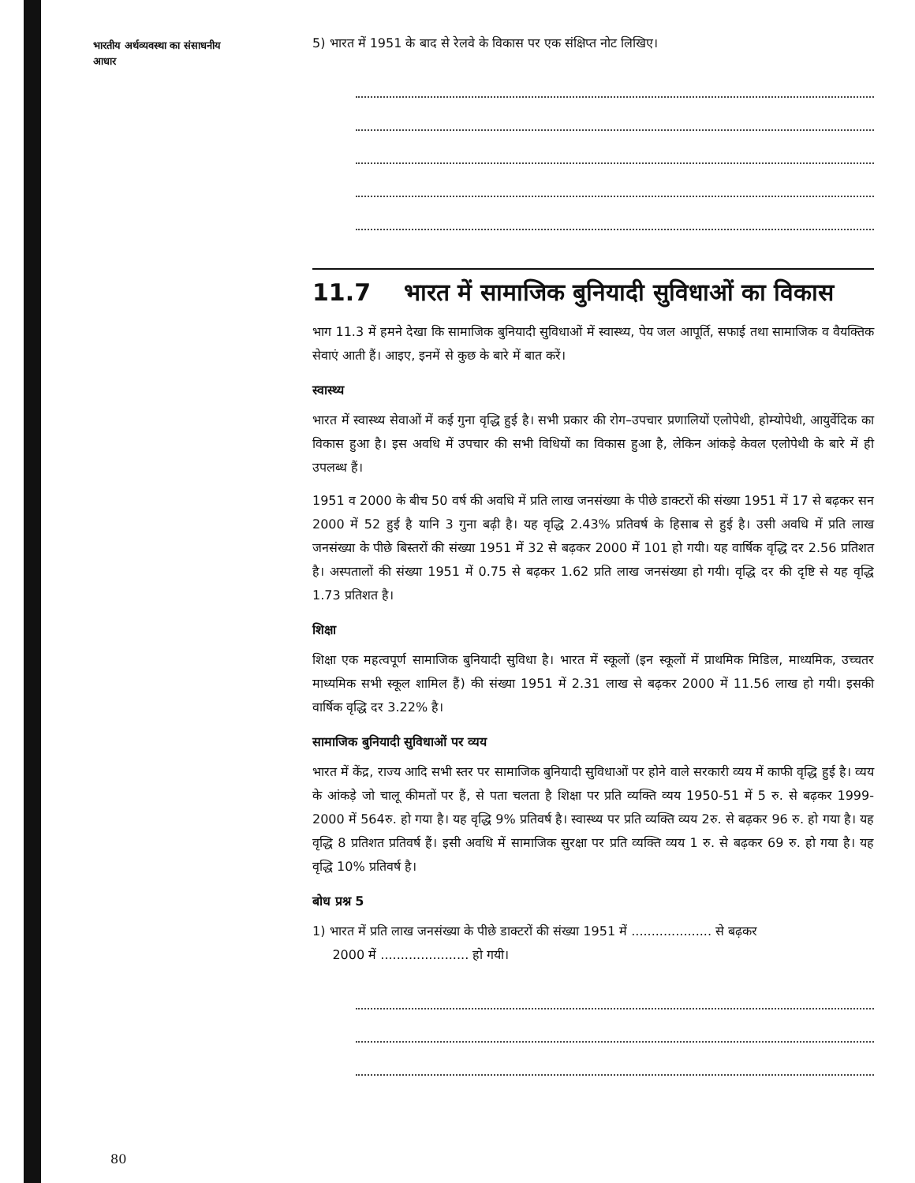भारतीय अर्थव्यवस्था का संसाधनीय आधार
5) भारत में 1951 के बाद से रेलवे के विकास पर एक संक्षिप्त नोट लिखिए।
11.7 भारत में सामाजिक बुनियादी सुविधाओं का विकास
भाग 11.3 में हमने देखा कि सामाजिक बुनियादी सुविधाओं में स्वास्थ्य, पेय जल आपूर्ति, सफाई तथा सामाजिक व वैयक्तिक सेवाएं आती हैं। आइए, इनमें से कुछ के बारे में बात करें।
स्वास्थ्य
भारत में स्वास्थ्य सेवाओं में कई गुना वृद्धि हुई है। सभी प्रकार की रोग–उपचार प्रणालियों एलोपेथी, होम्योपेथी, आयुर्वेदिक का विकास हुआ है। इस अवधि में उपचार की सभी विधियों का विकास हुआ है, लेकिन आंकड़े केवल एलोपेथी के बारे में ही उपलब्ध हैं।
1951 व 2000 के बीच 50 वर्ष की अवधि में प्रति लाख जनसंख्या के पीछे डाक्टरों की संख्या 1951 में 17 से बढ़कर सन 2000 में 52 हुई है यानि 3 गुना बढ़ी है। यह वृद्धि 2.43% प्रतिवर्ष के हिसाब से हुई है। उसी अवधि में प्रति लाख जनसंख्या के पीछे बिस्तरों की संख्या 1951 में 32 से बढ़कर 2000 में 101 हो गयी। यह वार्षिक वृद्धि दर 2.56 प्रतिशत है। अस्पतालों की संख्या 1951 में 0.75 से बढ़कर 1.62 प्रति लाख जनसंख्या हो गयी। वृद्धि दर की दृष्टि से यह वृद्धि 1.73 प्रतिशत है।
शिक्षा
शिक्षा एक महत्वपूर्ण सामाजिक बुनियादी सुविधा है। भारत में स्कूलों (इन स्कूलों में प्राथमिक मिडिल, माध्यमिक, उच्चतर माध्यमिक सभी स्कूल शामिल हैं) की संख्या 1951 में 2.31 लाख से बढ़कर 2000 में 11.56 लाख हो गयी। इसकी वार्षिक वृद्धि दर 3.22% है।
सामाजिक बुनियादी सुविधाओं पर व्यय
भारत में केंद्र, राज्य आदि सभी स्तर पर सामाजिक बुनियादी सुविधाओं पर होने वाले सरकारी व्यय में काफी वृद्धि हुई है। व्यय के आंकड़े जो चालू कीमतों पर हैं, से पता चलता है शिक्षा पर प्रति व्यक्ति व्यय 1950-51 में 5 रु. से बढ़कर 1999-2000 में 564रु. हो गया है। यह वृद्धि 9% प्रतिवर्ष है। स्वास्थ्य पर प्रति व्यक्ति व्यय 2रु. से बढ़कर 96 रु. हो गया है। यह वृद्धि 8 प्रतिशत प्रतिवर्ष हैं। इसी अवधि में सामाजिक सुरक्षा पर प्रति व्यक्ति व्यय 1 रु. से बढ़कर 69 रु. हो गया है। यह वृद्धि 10% प्रतिवर्ष है।
बोध प्रश्न 5
1) भारत में प्रति लाख जनसंख्या के पीछे डाक्टरों की संख्या 1951 में .................... से बढ़कर
2000 में ...................... हो गयी।
80